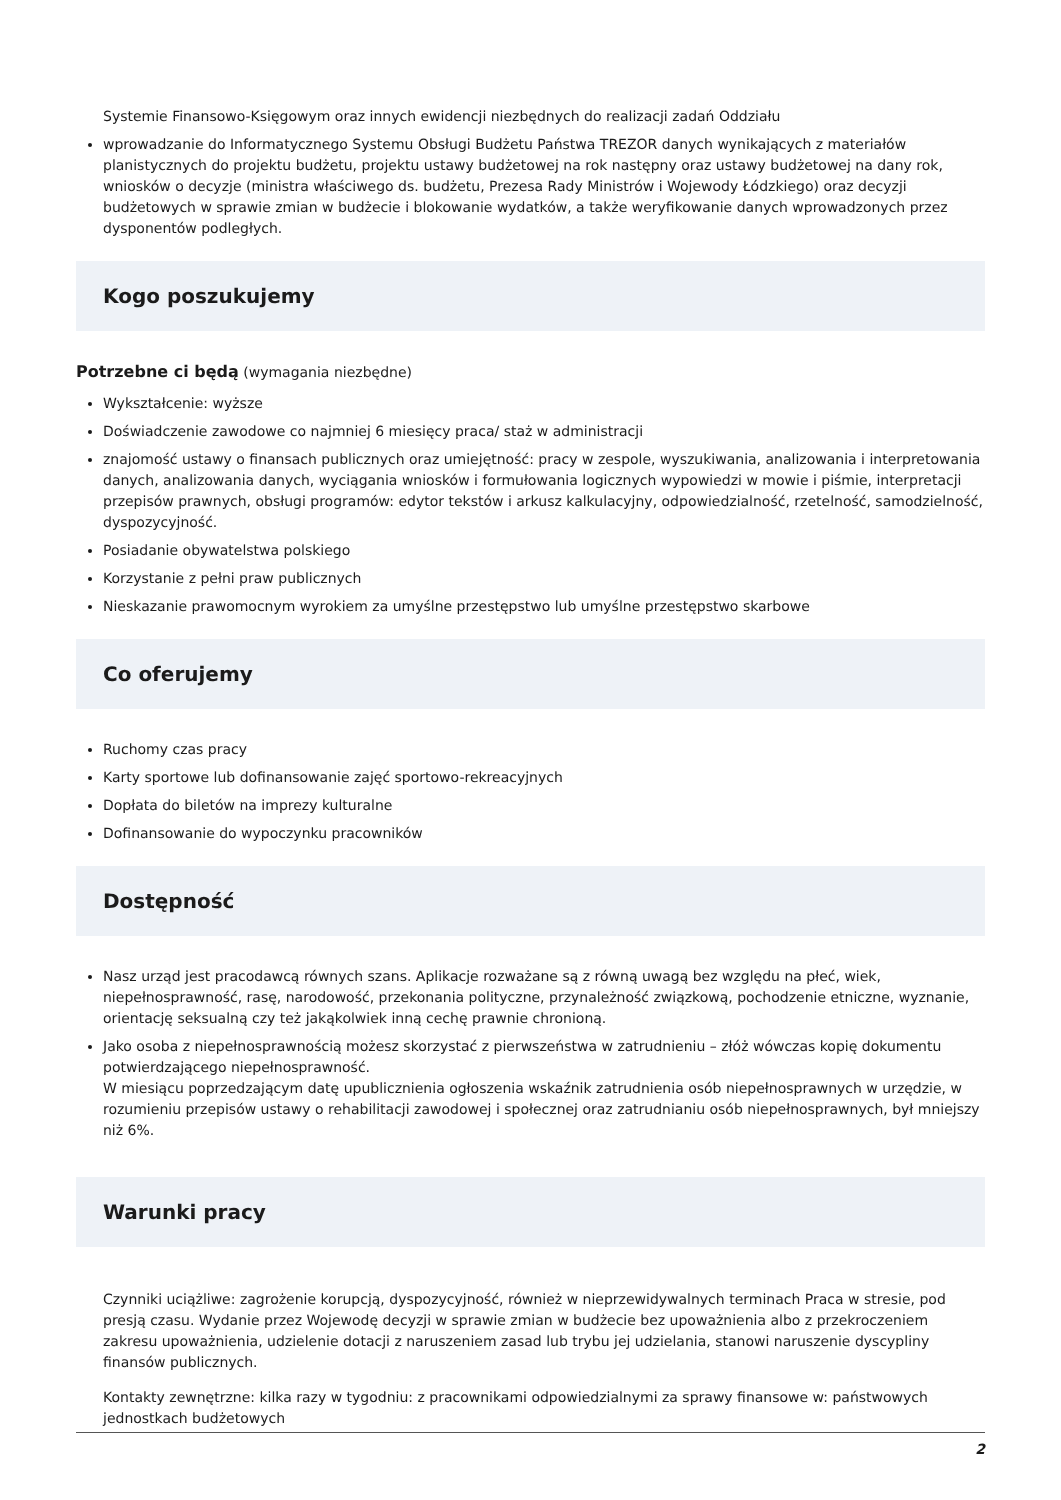Systemie Finansowo-Księgowym oraz innych ewidencji niezbędnych do realizacji zadań Oddziału
wprowadzanie do Informatycznego Systemu Obsługi Budżetu Państwa TREZOR danych wynikających z materiałów planistycznych do projektu budżetu, projektu ustawy budżetowej na rok następny oraz ustawy budżetowej na dany rok, wniosków o decyzje (ministra właściwego ds. budżetu, Prezesa Rady Ministrów i Wojewody Łódzkiego) oraz decyzji budżetowych w sprawie zmian w budżecie i blokowanie wydatków, a także weryfikowanie danych wprowadzonych przez dysponentów podległych.
Kogo poszukujemy
Potrzebne ci będą (wymagania niezbędne)
Wykształcenie: wyższe
Doświadczenie zawodowe co najmniej 6 miesięcy praca/ staż w administracji
znajomość ustawy o finansach publicznych oraz umiejętność: pracy w zespole, wyszukiwania, analizowania i interpretowania danych, analizowania danych, wyciągania wniosków i formułowania logicznych wypowiedzi w mowie i piśmie, interpretacji przepisów prawnych, obsługi programów: edytor tekstów i arkusz kalkulacyjny, odpowiedzialność, rzetelność, samodzielność, dyspozycyjność.
Posiadanie obywatelstwa polskiego
Korzystanie z pełni praw publicznych
Nieskazanie prawomocnym wyrokiem za umyślne przestępstwo lub umyślne przestępstwo skarbowe
Co oferujemy
Ruchomy czas pracy
Karty sportowe lub dofinansowanie zajęć sportowo-rekreacyjnych
Dopłata do biletów na imprezy kulturalne
Dofinansowanie do wypoczynku pracowników
Dostępność
Nasz urząd jest pracodawcą równych szans. Aplikacje rozważane są z równą uwagą bez względu na płeć, wiek, niepełnosprawność, rasę, narodowość, przekonania polityczne, przynależność związkową, pochodzenie etniczne, wyznanie, orientację seksualną czy też jakąkolwiek inną cechę prawnie chronioną.
Jako osoba z niepełnosprawnością możesz skorzystać z pierwszeństwa w zatrudnieniu – złóż wówczas kopię dokumentu potwierdzającego niepełnosprawność.
W miesiącu poprzedzającym datę upublicznienia ogłoszenia wskaźnik zatrudnienia osób niepełnosprawnych w urzędzie, w rozumieniu przepisów ustawy o rehabilitacji zawodowej i społecznej oraz zatrudnianiu osób niepełnosprawnych, był mniejszy niż 6%.
Warunki pracy
Czynniki uciążliwe: zagrożenie korupcją, dyspozycyjność, również w nieprzewidywalnych terminach Praca w stresie, pod presją czasu. Wydanie przez Wojewodę decyzji w sprawie zmian w budżecie bez upoważnienia albo z przekroczeniem zakresu upoważnienia, udzielenie dotacji z naruszeniem zasad lub trybu jej udzielania, stanowi naruszenie dyscypliny finansów publicznych.
Kontakty zewnętrzne: kilka razy w tygodniu: z pracownikami odpowiedzialnymi za sprawy finansowe w: państwowych jednostkach budżetowych
2